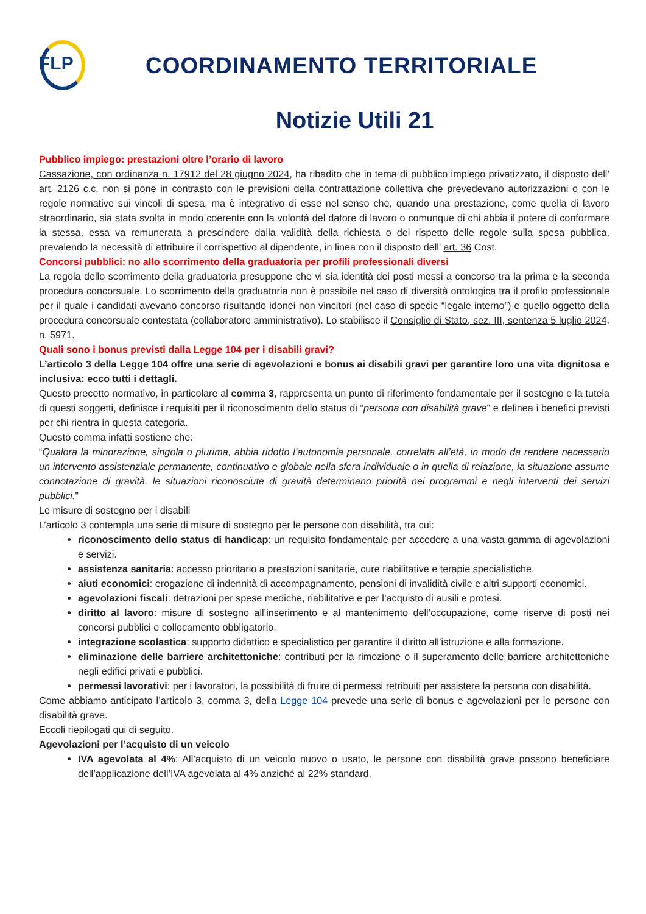FLP
COORDINAMENTO TERRITORIALE
Notizie Utili 21
Pubblico impiego: prestazioni oltre l’orario di lavoro
Cassazione, con ordinanza n. 17912 del 28 giugno 2024, ha ribadito che in tema di pubblico impiego privatizzato, il disposto dell’ art. 2126 c.c. non si pone in contrasto con le previsioni della contrattazione collettiva che prevedevano autorizzazioni o con le regole normative sui vincoli di spesa, ma è integrativo di esse nel senso che, quando una prestazione, come quella di lavoro straordinario, sia stata svolta in modo coerente con la volontà del datore di lavoro o comunque di chi abbia il potere di conformare la stessa, essa va remunerata a prescindere dalla validità della richiesta o del rispetto delle regole sulla spesa pubblica, prevalendo la necessità di attribuire il corrispettivo al dipendente, in linea con il disposto dell’ art. 36 Cost.
Concorsi pubblici: no allo scorrimento della graduatoria per profili professionali diversi
La regola dello scorrimento della graduatoria presuppone che vi sia identità dei posti messi a concorso tra la prima e la seconda procedura concorsuale. Lo scorrimento della graduatoria non è possibile nel caso di diversità ontologica tra il profilo professionale per il quale i candidati avevano concorso risultando idonei non vincitori (nel caso di specie “legale interno”) e quello oggetto della procedura concorsuale contestata (collaboratore amministrativo). Lo stabilisce il Consiglio di Stato, sez. III, sentenza 5 luglio 2024, n. 5971.
Quali sono i bonus previsti dalla Legge 104 per i disabili gravi?
L’articolo 3 della Legge 104 offre una serie di agevolazioni e bonus ai disabili gravi per garantire loro una vita dignitosa e inclusiva: ecco tutti i dettagli.
Questo precetto normativo, in particolare al comma 3, rappresenta un punto di riferimento fondamentale per il sostegno e la tutela di questi soggetti, definisce i requisiti per il riconoscimento dello status di “persona con disabilità grave” e delinea i benefici previsti per chi rientra in questa categoria.
Questo comma infatti sostiene che:
“Qualora la minorazione, singola o plurima, abbia ridotto l’autonomia personale, correlata all’età, in modo da rendere necessario un intervento assistenziale permanente, continuativo e globale nella sfera individuale o in quella di relazione, la situazione assume connotazione di gravità. le situazioni riconosciute di gravità determinano priorità nei programmi e negli interventi dei servizi pubblici.”
Le misure di sostegno per i disabili
L’articolo 3 contempla una serie di misure di sostegno per le persone con disabilità, tra cui:
riconoscimento dello status di handicap: un requisito fondamentale per accedere a una vasta gamma di agevolazioni e servizi.
assistenza sanitaria: accesso prioritario a prestazioni sanitarie, cure riabilitative e terapie specialistiche.
aiuti economici: erogazione di indennità di accompagnamento, pensioni di invalidità civile e altri supporti economici.
agevolazioni fiscali: detrazioni per spese mediche, riabilitative e per l’acquisto di ausili e protesi.
diritto al lavoro: misure di sostegno all’inserimento e al mantenimento dell’occupazione, come riserve di posti nei concorsi pubblici e collocamento obbligatorio.
integrazione scolastica: supporto didattico e specialistico per garantire il diritto all’istruzione e alla formazione.
eliminazione delle barriere architettoniche: contributi per la rimozione o il superamento delle barriere architettoniche negli edifici privati e pubblici.
permessi lavorativi: per i lavoratori, la possibilità di fruire di permessi retribuiti per assistere la persona con disabilità.
Come abbiamo anticipato l’articolo 3, comma 3, della Legge 104 prevede una serie di bonus e agevolazioni per le persone con disabilità grave.
Eccoli riepilogati qui di seguito.
Agevolazioni per l’acquisto di un veicolo
IVA agevolata al 4%: All’acquisto di un veicolo nuovo o usato, le persone con disabilità grave possono beneficiare dell’applicazione dell’IVA agevolata al 4% anziché al 22% standard.